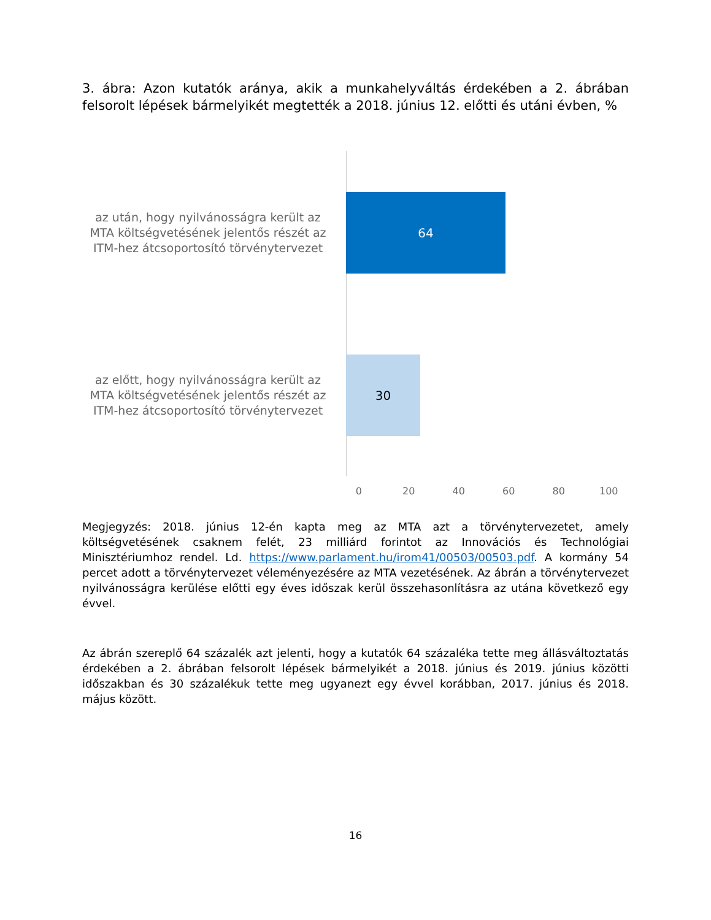3. ábra: Azon kutatók aránya, akik a munkahelyváltás érdekében a 2. ábrában felsorolt lépések bármelyikét megtették a 2018. június 12. előtti és utáni évben, %
az után, hogy nyilvánosságra került az MTA költségvetésének jelentős részét az ITM-hez átcsoportosító törvénytervezet
64
az előtt, hogy nyilvánosságra került az MTA költségvetésének jelentős részét az ITM-hez átcsoportosító törvénytervezet
30
0 20 40 60 80 100
Megjegyzés: 2018. június 12-én kapta meg az MTA azt a törvénytervezetet, amely költségvetésének csaknem felét, 23 milliárd forintot az Innovációs és Technológiai Minisztériumhoz rendel. Ld. https://www.parlament.hu/irom41/00503/00503.pdf. A kormány 54 percet adott a törvénytervezet véleményezésére az MTA vezetésének. Az ábrán a törvénytervezet nyilvánosságra kerülése előtti egy éves időszak kerül összehasonlításra az utána következő egy évvel.
Az ábrán szereplő 64 százalék azt jelenti, hogy a kutatók 64 százaléka tette meg állásváltoztatás érdekében a 2. ábrában felsorolt lépések bármelyikét a 2018. június és 2019. június közötti időszakban és 30 százalékuk tette meg ugyanezt egy évvel korábban, 2017. június és 2018. május között.
16